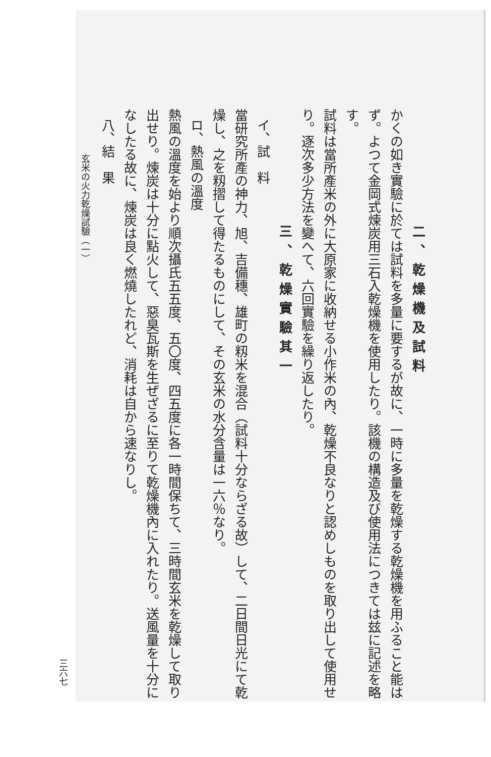二、乾燥機及試料
かくの如き實驗に於ては試料を多量に要するが故に、一時に多量を乾燥する乾燥機を用ふること能はず。よつて金岡式煉炭用三石入乾燥機を使用したり。該機の構造及び使用法につきては玆に記述を略す。
試料は當所產米の外に大原家に收納せる小作米の內、乾燥不良なりと認めしものを取り出して使用せり。逐次多少方法を變へて、六回實驗を繰り返したり。
三、乾燥實驗其一
イ、試　料
當研究所產の神力、旭、吉備穗、雄町の籾米を混合（試料十分ならざる故）して、二日間日光にて乾燥し、之を籾摺して得たるものにして、その玄米の水分含量は一六％なり。
ロ、熱風の溫度
熱風の溫度を始より順次攝氏五五度、五〇度、四五度に各一時間保ちて、三時間玄米を乾燥して取り出せり。煉炭は十分に點火して、惡臭瓦斯を生ぜざるに至りて乾燥機內に入れたり。送風量を十分になしたる故に、煉炭は良く燃燒したれど、消耗は自から速なりし。
八、結　果
玄米の火力乾燥試驗（一）
三六七